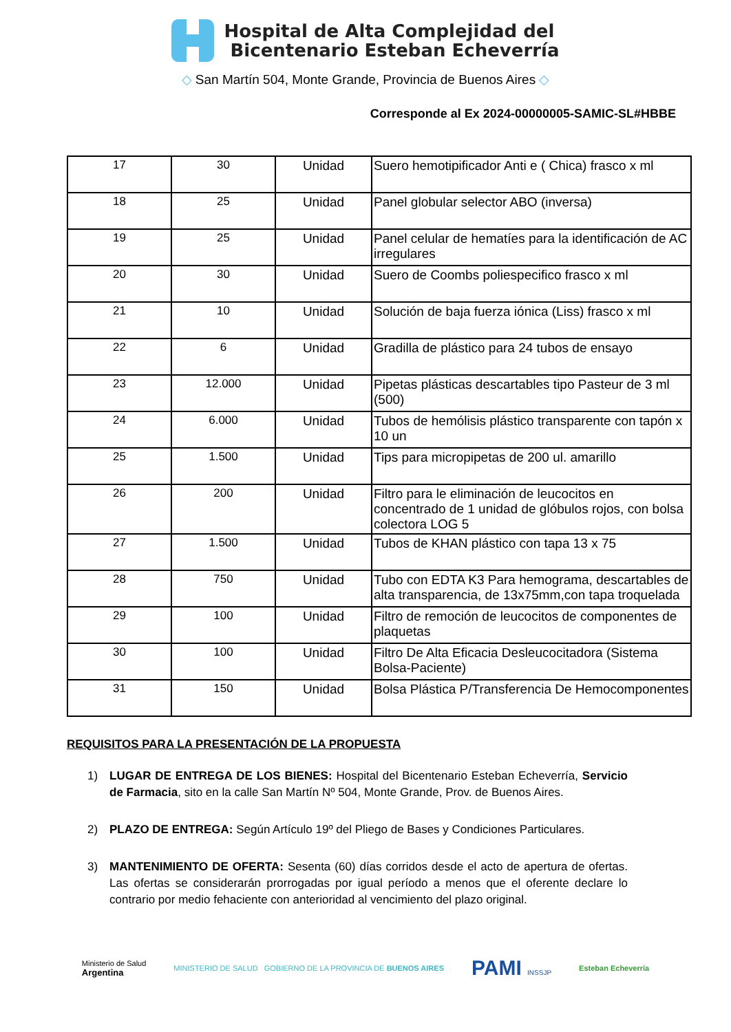Hospital de Alta Complejidad del
Bicentenario Esteban Echeverría
◇ San Martín 504, Monte Grande, Provincia de Buenos Aires ◇
Corresponde al Ex 2024-00000005-SAMIC-SL#HBBE
| 17 | 30 | Unidad | Suero hemotipificador Anti e ( Chica) frasco x ml |
| 18 | 25 | Unidad | Panel globular selector ABO (inversa) |
| 19 | 25 | Unidad | Panel celular de hematíes para la identificación de AC irregulares |
| 20 | 30 | Unidad | Suero de Coombs poliespecifico frasco x ml |
| 21 | 10 | Unidad | Solución de baja fuerza iónica (Liss) frasco x ml |
| 22 | 6 | Unidad | Gradilla de plástico para 24 tubos de ensayo |
| 23 | 12.000 | Unidad | Pipetas plásticas descartables tipo Pasteur de 3 ml (500) |
| 24 | 6.000 | Unidad | Tubos de hemólisis plástico transparente con tapón x 10 un |
| 25 | 1.500 | Unidad | Tips para micropipetas de 200 ul. amarillo |
| 26 | 200 | Unidad | Filtro para le eliminación de leucocitos en concentrado de 1 unidad de glóbulos rojos, con bolsa colectora LOG 5 |
| 27 | 1.500 | Unidad | Tubos de KHAN plástico con tapa 13 x 75 |
| 28 | 750 | Unidad | Tubo con EDTA K3 Para hemograma, descartables de alta transparencia, de 13x75mm,con tapa troquelada |
| 29 | 100 | Unidad | Filtro de remoción de leucocitos de componentes de plaquetas |
| 30 | 100 | Unidad | Filtro De Alta Eficacia Desleucocitadora (Sistema Bolsa-Paciente) |
| 31 | 150 | Unidad | Bolsa Plástica P/Transferencia De Hemocomponentes |
REQUISITOS PARA LA PRESENTACIÓN DE LA PROPUESTA
1) LUGAR DE ENTREGA DE LOS BIENES: Hospital del Bicentenario Esteban Echeverría, Servicio de Farmacia, sito en la calle San Martín Nº 504, Monte Grande, Prov. de Buenos Aires.
2) PLAZO DE ENTREGA: Según Artículo 19º del Pliego de Bases y Condiciones Particulares.
3) MANTENIMIENTO DE OFERTA: Sesenta (60) días corridos desde el acto de apertura de ofertas. Las ofertas se considerarán prorrogadas por igual período a menos que el oferente declare lo contrario por medio fehaciente con anterioridad al vencimiento del plazo original.
Ministerio de Salud
Argentina
MINISTERIO DE SALUD GOBIERNO DE LA PROVINCIA DE BUENOS AIRES
PAMI INSSJP Esteban Echeverría